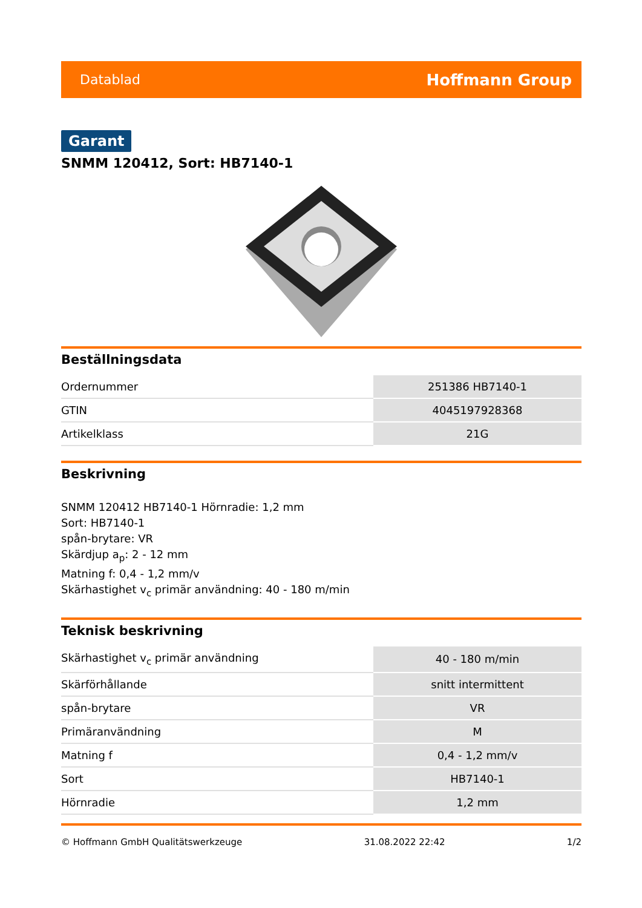Datablad Hoffmann Group
Garant
SNMM 120412, Sort: HB7140-1
Beställningsdata
| Ordernummer | 251386 HB7140-1 |
| GTIN | 4045197928368 |
| Artikelklass | 21G |
Beskrivning
SNMM 120412 HB7140-1 Hörnradie: 1,2 mm
Sort: HB7140-1
spån-brytare: VR
Skärdjup a<sub>p</sub>: 2 - 12 mm
Matning f: 0,4 - 1,2 mm/v
Skärhastighet v<sub>c</sub> primär användning: 40 - 180 m/min
Teknisk beskrivning
| Skärhastighet v<sub>c</sub> primär användning | 40 - 180 m/min |
| Skärförhållande | snitt intermittent |
| spån-brytare | VR |
| Primäranvändning | M |
| Matning f | 0,4 - 1,2 mm/v |
| Sort | HB7140-1 |
| Hörnradie | 1,2 mm |
© Hoffmann GmbH Qualitätswerkzeuge 31.08.2022 22:42 1/2